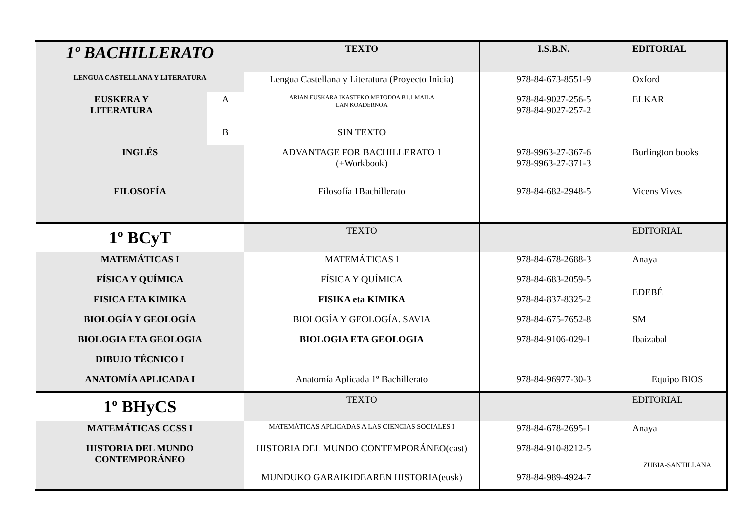| 1º BACHILLERATO | | TEXTO | I.S.B.N. | EDITORIAL |
| --- | --- | --- | --- | --- |
| LENGUA CASTELLANA Y LITERATURA | | Lengua Castellana y Literatura (Proyecto Inicia) | 978-84-673-8551-9 | Oxford |
| EUSKERA Y LITERATURA | A | ARIAN EUSKARA IKASTEKO METODOA B1.1 MAILA LAN KOADERNOA | 978-84-9027-256-5 978-84-9027-257-2 | ELKAR |
| | B | SIN TEXTO | | |
| INGLÉS | | ADVANTAGE FOR BACHILLERATO 1 (+Workbook) | 978-9963-27-367-6 978-9963-27-371-3 | Burlington books |
| FILOSOFÍA | | Filosofía 1Bachillerato | 978-84-682-2948-5 | Vicens Vives |
| 1º BCyT | | TEXTO | | EDITORIAL |
| MATEMÁTICAS I | | MATEMÁTICAS I | 978-84-678-2688-3 | Anaya |
| FÍSICA Y QUÍMICA | | FÍSICA Y QUÍMICA | 978-84-683-2059-5 | EDEBÉ |
| FISICA ETA KIMIKA | | FISIKA eta KIMIKA | 978-84-837-8325-2 | |
| BIOLOGÍA Y GEOLOGÍA | | BIOLOGÍA Y GEOLOGÍA. SAVIA | 978-84-675-7652-8 | SM |
| BIOLOGIA ETA GEOLOGIA | | BIOLOGIA ETA GEOLOGIA | 978-84-9106-029-1 | Ibaizabal |
| DIBUJO TÉCNICO I | | | | |
| ANATOMÍA APLICADA I | | Anatomía Aplicada 1º Bachillerato | 978-84-96977-30-3 | Equipo BIOS |
| 1º BHyCS | | TEXTO | | EDITORIAL |
| MATEMÁTICAS CCSS I | | MATEMÁTICAS APLICADAS A LAS CIENCIAS SOCIALES I | 978-84-678-2695-1 | Anaya |
| HISTORIA DEL MUNDO CONTEMPORÁNEO | | HISTORIA DEL MUNDO CONTEMPORÁNEO(cast) | 978-84-910-8212-5 | ZUBIA-SANTILLANA |
| | | MUNDUKO GARAIKIDEAREN HISTORIA(eusk) | 978-84-989-4924-7 | |